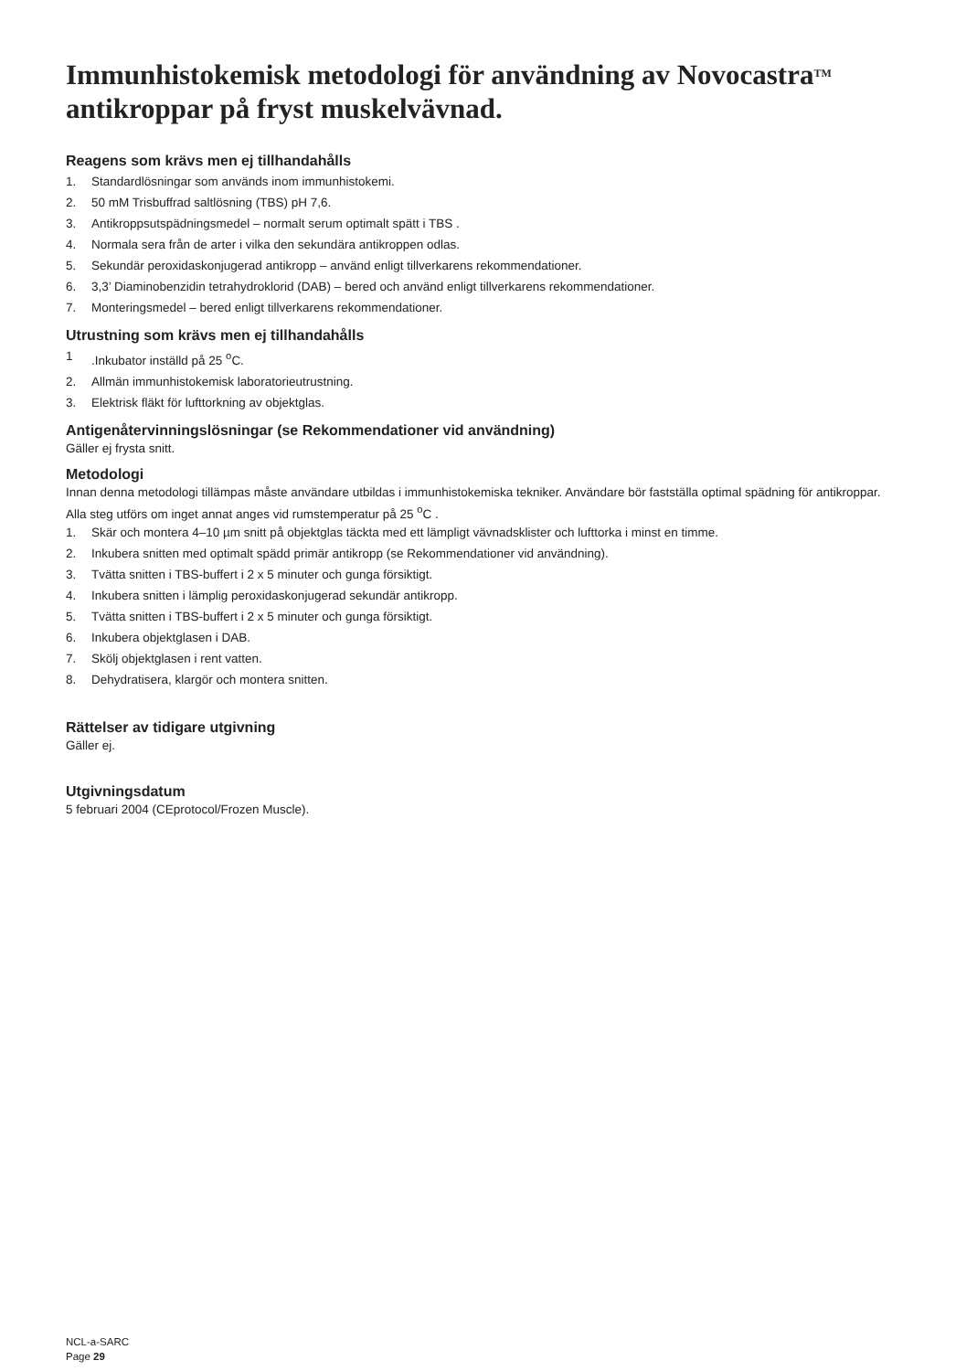Immunhistokemisk metodologi för användning av Novocastra<sup>TM</sup> antikroppar på fryst muskelvävnad.
Reagens som krävs men ej tillhandahålls
1. Standardlösningar som används inom immunhistokemi.
2. 50 mM Trisbuffrad saltlösning (TBS) pH 7,6.
3. Antikroppsutspädningsmedel – normalt serum optimalt spätt i TBS .
4. Normala sera från de arter i vilka den sekundära antikroppen odlas.
5. Sekundär peroxidaskonjugerad antikropp – använd enligt tillverkarens rekommendationer.
6. 3,3’ Diaminobenzidin tetrahydroklorid (DAB) – bered och använd enligt tillverkarens rekommendationer.
7. Monteringsmedel – bered enligt tillverkarens rekommendationer.
Utrustning som krävs men ej tillhandahålls
1.Inkubator inställd på 25 <sup>o</sup>C.
2. Allmän immunhistokemisk laboratorieutrustning.
3. Elektrisk fläkt för lufttorkning av objektglas.
Antigenåtervinningslösningar (se Rekommendationer vid användning)
Gäller ej frysta snitt.
Metodologi
Innan denna metodologi tillämpas måste användare utbildas i immunhistokemiska tekniker. Användare bör fastställa optimal spädning för antikroppar. Alla steg utförs om inget annat anges vid rumstemperatur på 25 <sup>o</sup>C .
1. Skär och montera 4–10 µm snitt på objektglas täckta med ett lämpligt vävnadsklister och lufttorka i minst en timme.
2. Inkubera snitten med optimalt spädd primär antikropp (se Rekommendationer vid användning).
3. Tvätta snitten i TBS-buffert i 2 x 5 minuter och gunga försiktigt.
4. Inkubera snitten i lämplig peroxidaskonjugerad sekundär antikropp.
5. Tvätta snitten i TBS-buffert i 2 x 5 minuter och gunga försiktigt.
6. Inkubera objektglasen i DAB.
7. Skölj objektglasen i rent vatten.
8. Dehydratisera, klargör och montera snitten.
Rättelser av tidigare utgivning
Gäller ej.
Utgivningsdatum
5 februari 2004 (CEprotocol/Frozen Muscle).
NCL-a-SARC
Page 29